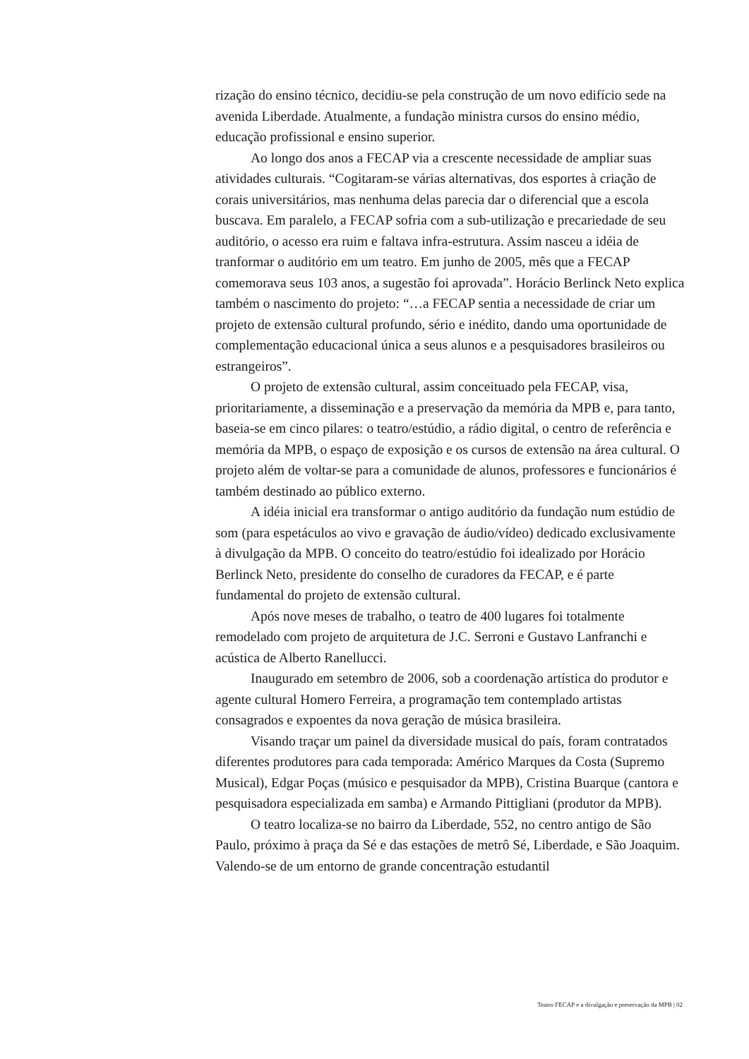rização do ensino técnico, decidiu-se pela construção de um novo edifício sede na avenida Liberdade. Atualmente, a fundação ministra cursos do ensino médio, educação profissional e ensino superior.
Ao longo dos anos a FECAP via a crescente necessidade de ampliar suas atividades culturais. “Cogitaram-se várias alternativas, dos esportes à criação de corais universitários, mas nenhuma delas parecia dar o diferencial que a escola buscava. Em paralelo, a FECAP sofria com a sub-utilização e precariedade de seu auditório, o acesso era ruim e faltava infra-estrutura. Assim nasceu a idéia de tranformar o auditório em um teatro. Em junho de 2005, mês que a FECAP comemorava seus 103 anos, a sugestão foi aprovada”. Horácio Berlinck Neto explica também o nascimento do projeto: “…a FECAP sentia a necessidade de criar um projeto de extensão cultural profundo, sério e inédito, dando uma oportunidade de complementação educacional única a seus alunos e a pesquisadores brasileiros ou estrangeiros”.
O projeto de extensão cultural, assim conceituado pela FECAP, visa, prioritariamente, a disseminação e a preservação da memória da MPB e, para tanto, baseia-se em cinco pilares: o teatro/estúdio, a rádio digital, o centro de referência e memória da MPB, o espaço de exposição e os cursos de extensão na área cultural. O projeto além de voltar-se para a comunidade de alunos, professores e funcionários é também destinado ao público externo.
A idéia inicial era transformar o antigo auditório da fundação num estúdio de som (para espetáculos ao vivo e gravação de áudio/vídeo) dedicado exclusivamente à divulgação da MPB. O conceito do teatro/estúdio foi idealizado por Horácio Berlinck Neto, presidente do conselho de curadores da FECAP, e é parte fundamental do projeto de extensão cultural.
Após nove meses de trabalho, o teatro de 400 lugares foi totalmente remodelado com projeto de arquitetura de J.C. Serroni e Gustavo Lanfranchi e acústica de Alberto Ranellucci.
Inaugurado em setembro de 2006, sob a coordenação artística do produtor e agente cultural Homero Ferreira, a programação tem contemplado artistas consagrados e expoentes da nova geração de música brasileira.
Visando traçar um painel da diversidade musical do país, foram contratados diferentes produtores para cada temporada: Américo Marques da Costa (Supremo Musical), Edgar Poças (músico e pesquisador da MPB), Cristina Buarque (cantora e pesquisadora especializada em samba) e Armando Pittigliani (produtor da MPB).
O teatro localiza-se no bairro da Liberdade, 552, no centro antigo de São Paulo, próximo à praça da Sé e das estações de metrô Sé, Liberdade, e São Joaquim. Valendo-se de um entorno de grande concentração estudantil
Teatro FECAP e a divulgação e preservação da MPB | 02